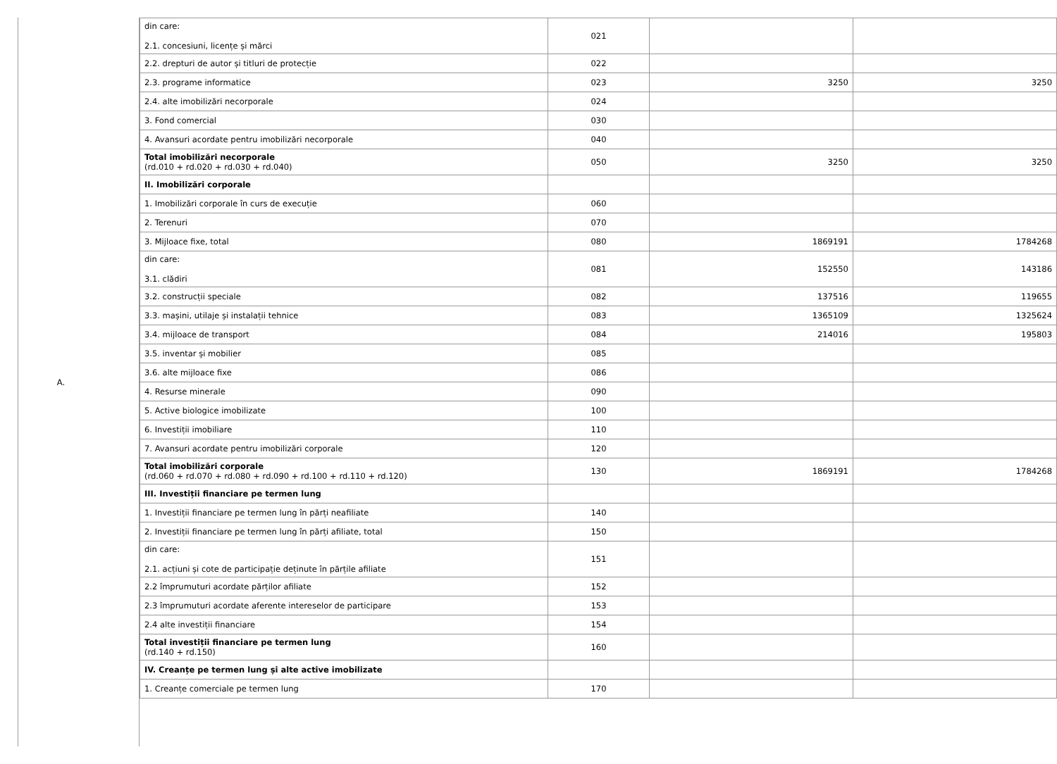A.
| din care: 2.1. concesiuni, licențe și mărci | 021 | | |
| 2.2. drepturi de autor și titluri de protecție | 022 | | |
| 2.3. programe informatice | 023 | 3250 | 3250 |
| 2.4. alte imobilizări necorporale | 024 | | |
| 3. Fond comercial | 030 | | |
| 4. Avansuri acordate pentru imobilizări necorporale | 040 | | |
| Total imobilizări necorporale (rd.010 + rd.020 + rd.030 + rd.040) | 050 | 3250 | 3250 |
| II. Imobilizări corporale | | | |
| 1. Imobilizări corporale în curs de execuție | 060 | | |
| 2. Terenuri | 070 | | |
| 3. Mijloace fixe, total | 080 | 1869191 | 1784268 |
| din care: 3.1. clădiri | 081 | 152550 | 143186 |
| 3.2. construcții speciale | 082 | 137516 | 119655 |
| 3.3. mașini, utilaje și instalații tehnice | 083 | 1365109 | 1325624 |
| 3.4. mijloace de transport | 084 | 214016 | 195803 |
| 3.5. inventar și mobilier | 085 | | |
| 3.6. alte mijloace fixe | 086 | | |
| 4. Resurse minerale | 090 | | |
| 5. Active biologice imobilizate | 100 | | |
| 6. Investiții imobiliare | 110 | | |
| 7. Avansuri acordate pentru imobilizări corporale | 120 | | |
| Total imobilizări corporale (rd.060 + rd.070 + rd.080 + rd.090 + rd.100 + rd.110 + rd.120) | 130 | 1869191 | 1784268 |
| III. Investiții financiare pe termen lung | | | |
| 1. Investiții financiare pe termen lung în părți neafiliate | 140 | | |
| 2. Investiții financiare pe termen lung în părți afiliate, total | 150 | | |
| din care: 2.1. acțiuni și cote de participație deținute în părțile afiliate | 151 | | |
| 2.2 împrumuturi acordate părților afiliate | 152 | | |
| 2.3 împrumuturi acordate aferente intereselor de participare | 153 | | |
| 2.4 alte investiții financiare | 154 | | |
| Total investiții financiare pe termen lung (rd.140 + rd.150) | 160 | | |
| IV. Creanțe pe termen lung și alte active imobilizate | | | |
| 1. Creanțe comerciale pe termen lung | 170 | | |